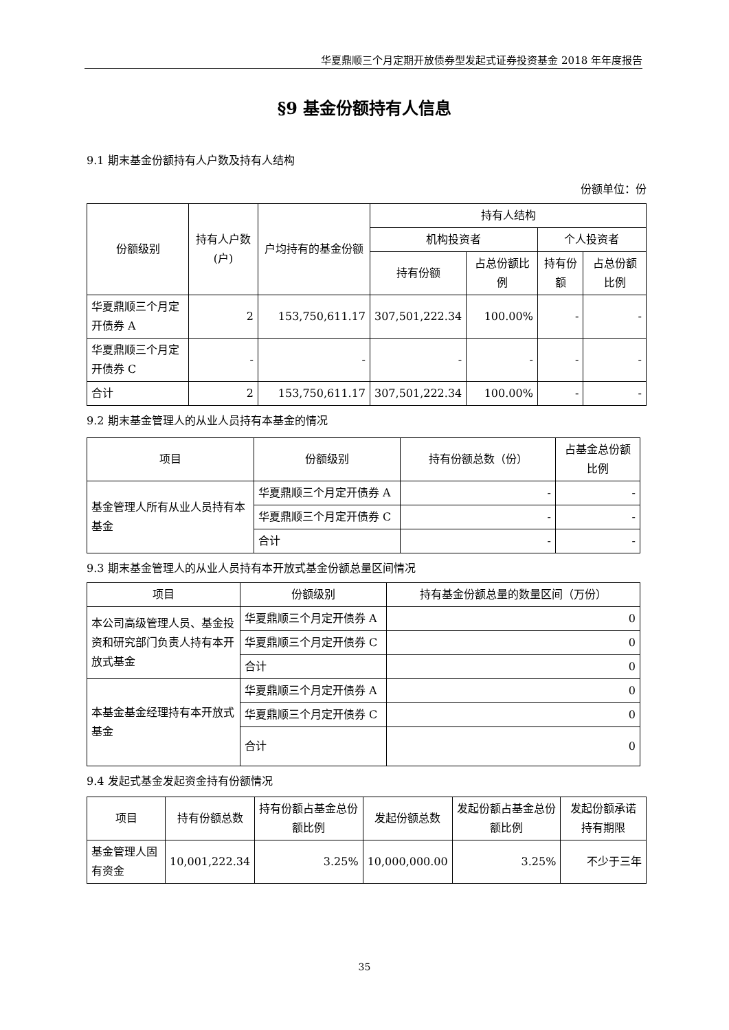华夏鼎顺三个月定期开放债券型发起式证券投资基金 2018 年年度报告
§9 基金份额持有人信息
9.1 期末基金份额持有人户数及持有人结构
份额单位：份
| 份额级别 | 持有人户数(户) | 户均持有的基金份额 | 持有人结构 | | | |
| --- | --- | --- | --- | --- | --- | --- |
| | | | 机构投资者 | | 个人投资者 | |
| | | | 持有份额 | 占总份额比例 | 持有份额 | 占总份额比例 |
| 华夏鼎顺三个月定开债券 A | 2 | 153,750,611.17 | 307,501,222.34 | 100.00% | - | - |
| 华夏鼎顺三个月定开债券 C | - | - | - | - | - | - |
| 合计 | 2 | 153,750,611.17 | 307,501,222.34 | 100.00% | - | - |
9.2 期末基金管理人的从业人员持有本基金的情况
| 项目 | 份额级别 | 持有份额总数（份） | 占基金总份额比例 |
| --- | --- | --- | --- |
| 基金管理人所有从业人员持有本基金 | 华夏鼎顺三个月定开债券 A | - | - |
| | 华夏鼎顺三个月定开债券 C | - | - |
| | 合计 | - | - |
9.3 期末基金管理人的从业人员持有本开放式基金份额总量区间情况
| 项目 | 份额级别 | 持有基金份额总量的数量区间（万份） |
| --- | --- | --- |
| 本公司高级管理人员、基金投资和研究部门负责人持有本开放式基金 | 华夏鼎顺三个月定开债券 A | 0 |
| | 华夏鼎顺三个月定开债券 C | 0 |
| | 合计 | 0 |
| 本基金基金经理持有本开放式基金 | 华夏鼎顺三个月定开债券 A | 0 |
| | 华夏鼎顺三个月定开债券 C | 0 |
| | 合计 | 0 |
9.4 发起式基金发起资金持有份额情况
| 项目 | 持有份额总数 | 持有份额占基金总份额比例 | 发起份额总数 | 发起份额占基金总份额比例 | 发起份额承诺持有期限 |
| --- | --- | --- | --- | --- | --- |
| 基金管理人固有资金 | 10,001,222.34 | 3.25% | 10,000,000.00 | 3.25% | 不少于三年 |
35